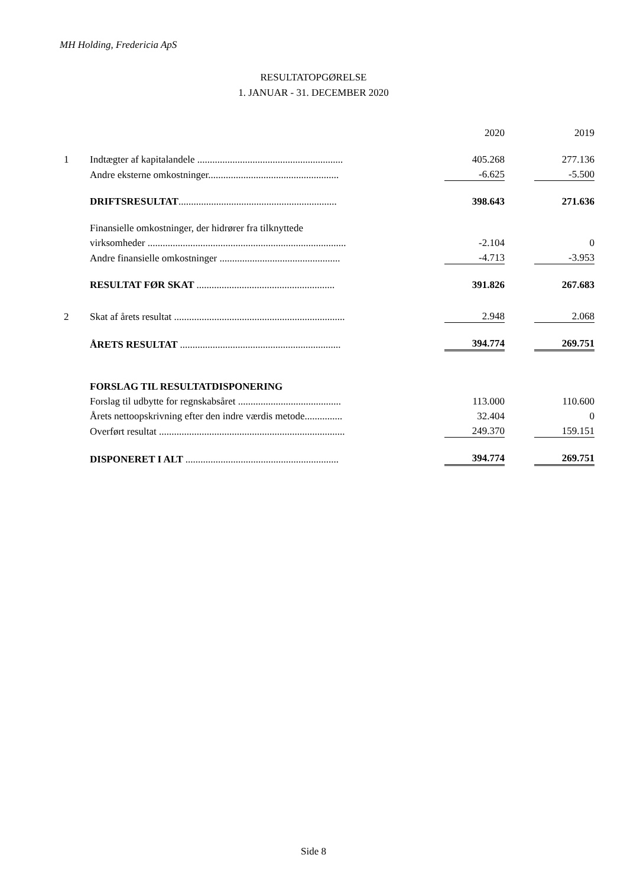MH Holding, Fredericia ApS
RESULTATOPGØRELSE
1. JANUAR - 31. DECEMBER 2020
| | | | 2020 | | 2019 |
| 1 | Indtægter af kapitalandele .......................................................... | | 405.268 | | 277.136 |
| | Andre eksterne omkostninger.................................................... | | -6.625 | | -5.500 |
| | DRIFTSRESULTAT ............................................................... | | 398.643 | | 271.636 |
| | Finansielle omkostninger, der hidrører fra tilknyttede | | | | |
| | virksomheder ............................................................................... | | -2.104 | | 0 |
| | Andre finansielle omkostninger ................................................ | | -4.713 | | -3.953 |
| | RESULTAT FØR SKAT ....................................................... | | 391.826 | | 267.683 |
| 2 | Skat af årets resultat .................................................................... | | 2.948 | | 2.068 |
| | ÅRETS RESULTAT ................................................................ | | 394.774 | | 269.751 |
| | FORSLAG TIL RESULTATDISPONERING | | | | |
| | Forslag til udbytte for regnskabsåret ......................................... | | 113.000 | | 110.600 |
| | Årets nettoopskrivning efter den indre værdis metode............... | | 32.404 | | 0 |
| | Overført resultat .......................................................................... | | 249.370 | | 159.151 |
| | DISPONERET I ALT ............................................................. | | 394.774 | | 269.751 |
Side 8